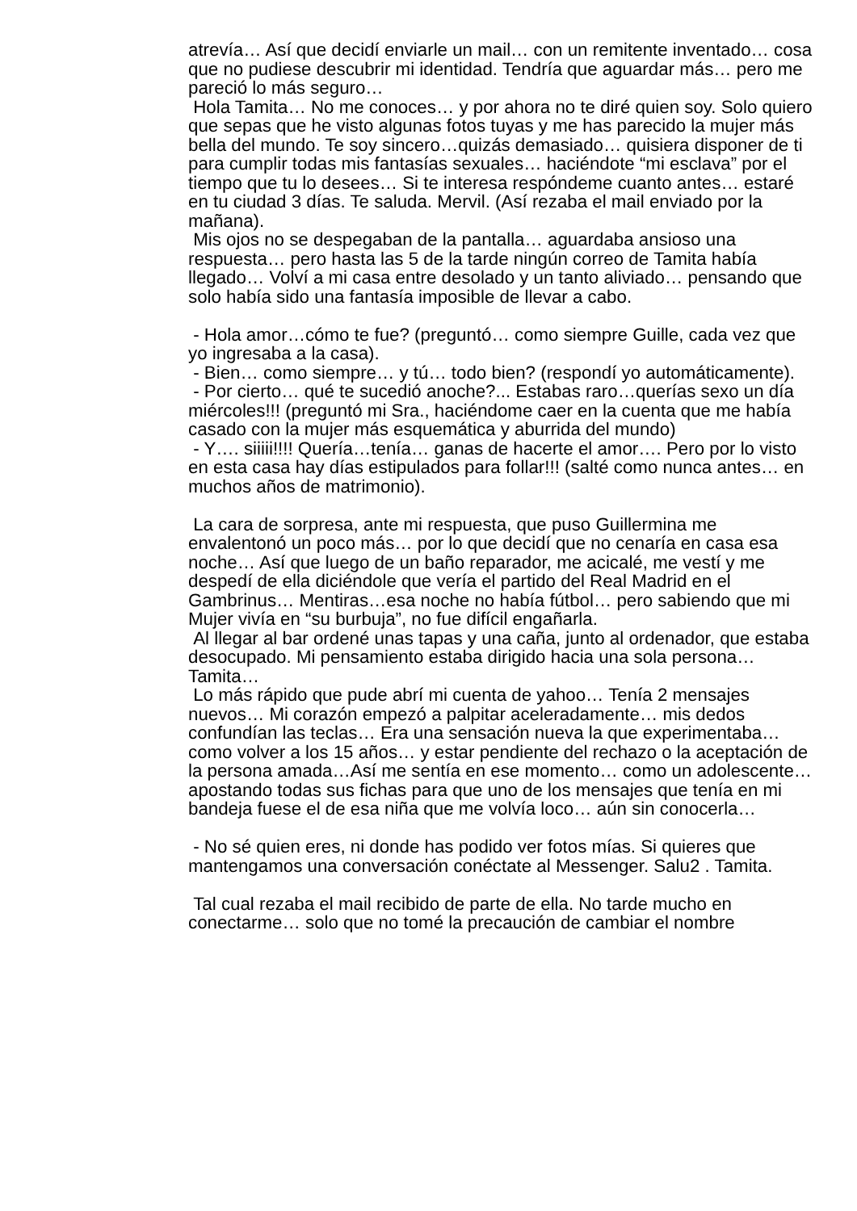atrevía… Así que decidí enviarle un mail… con un remitente inventado… cosa que no pudiese descubrir mi identidad. Tendría que aguardar más… pero me pareció lo más seguro…
Hola Tamita… No me conoces… y por ahora no te diré quien soy. Solo quiero que sepas que he visto algunas fotos tuyas y me has parecido la mujer más bella del mundo. Te soy sincero…quizás demasiado… quisiera disponer de ti para cumplir todas mis fantasías sexuales… haciéndote “mi esclava” por el tiempo que tu lo desees… Si te interesa respóndeme cuanto antes… estaré en tu ciudad 3 días. Te saluda. Mervil. (Así rezaba el mail enviado por la mañana).
Mis ojos no se despegaban de la pantalla… aguardaba ansioso una respuesta… pero hasta las 5 de la tarde ningún correo de Tamita había llegado… Volví a mi casa entre desolado y un tanto aliviado… pensando que solo había sido una fantasía imposible de llevar a cabo.
- Hola amor…cómo te fue? (preguntó… como siempre Guille, cada vez que yo ingresaba a la casa).
- Bien… como siempre… y tú… todo bien? (respondí yo automáticamente).
- Por cierto… qué te sucedió anoche?... Estabas raro…querías sexo un día miércoles!!! (preguntó mi Sra., haciéndome caer en la cuenta que me había casado con la mujer más esquemática y aburrida del mundo)
- Y…. siiiii!!!! Quería…tenía… ganas de hacerte el amor…. Pero por lo visto en esta casa hay días estipulados para follar!!! (salté como nunca antes… en muchos años de matrimonio).
La cara de sorpresa, ante mi respuesta, que puso Guillermina me envalentonó un poco más… por lo que decidí que no cenaría en casa esa noche… Así que luego de un baño reparador, me acicalé, me vestí y me despedí de ella diciéndole que vería el partido del Real Madrid en el Gambrinus… Mentiras…esa noche no había fútbol… pero sabiendo que mi Mujer vivía en “su burbuja”, no fue difícil engañarla.
Al llegar al bar ordené unas tapas y una caña, junto al ordenador, que estaba desocupado. Mi pensamiento estaba dirigido hacia una sola persona… Tamita…
Lo más rápido que pude abrí mi cuenta de yahoo… Tenía 2 mensajes nuevos… Mi corazón empezó a palpitar aceleradamente… mis dedos confundían las teclas… Era una sensación nueva la que experimentaba… como volver a los 15 años… y estar pendiente del rechazo o la aceptación de la persona amada…Así me sentía en ese momento… como un adolescente… apostando todas sus fichas para que uno de los mensajes que tenía en mi bandeja fuese el de esa niña que me volvía loco… aún sin conocerla…
- No sé quien eres, ni donde has podido ver fotos mías. Si quieres que mantengamos una conversación conéctate al Messenger. Salu2 . Tamita.
Tal cual rezaba el mail recibido de parte de ella. No tarde mucho en conectarme… solo que no tomé la precaución de cambiar el nombre